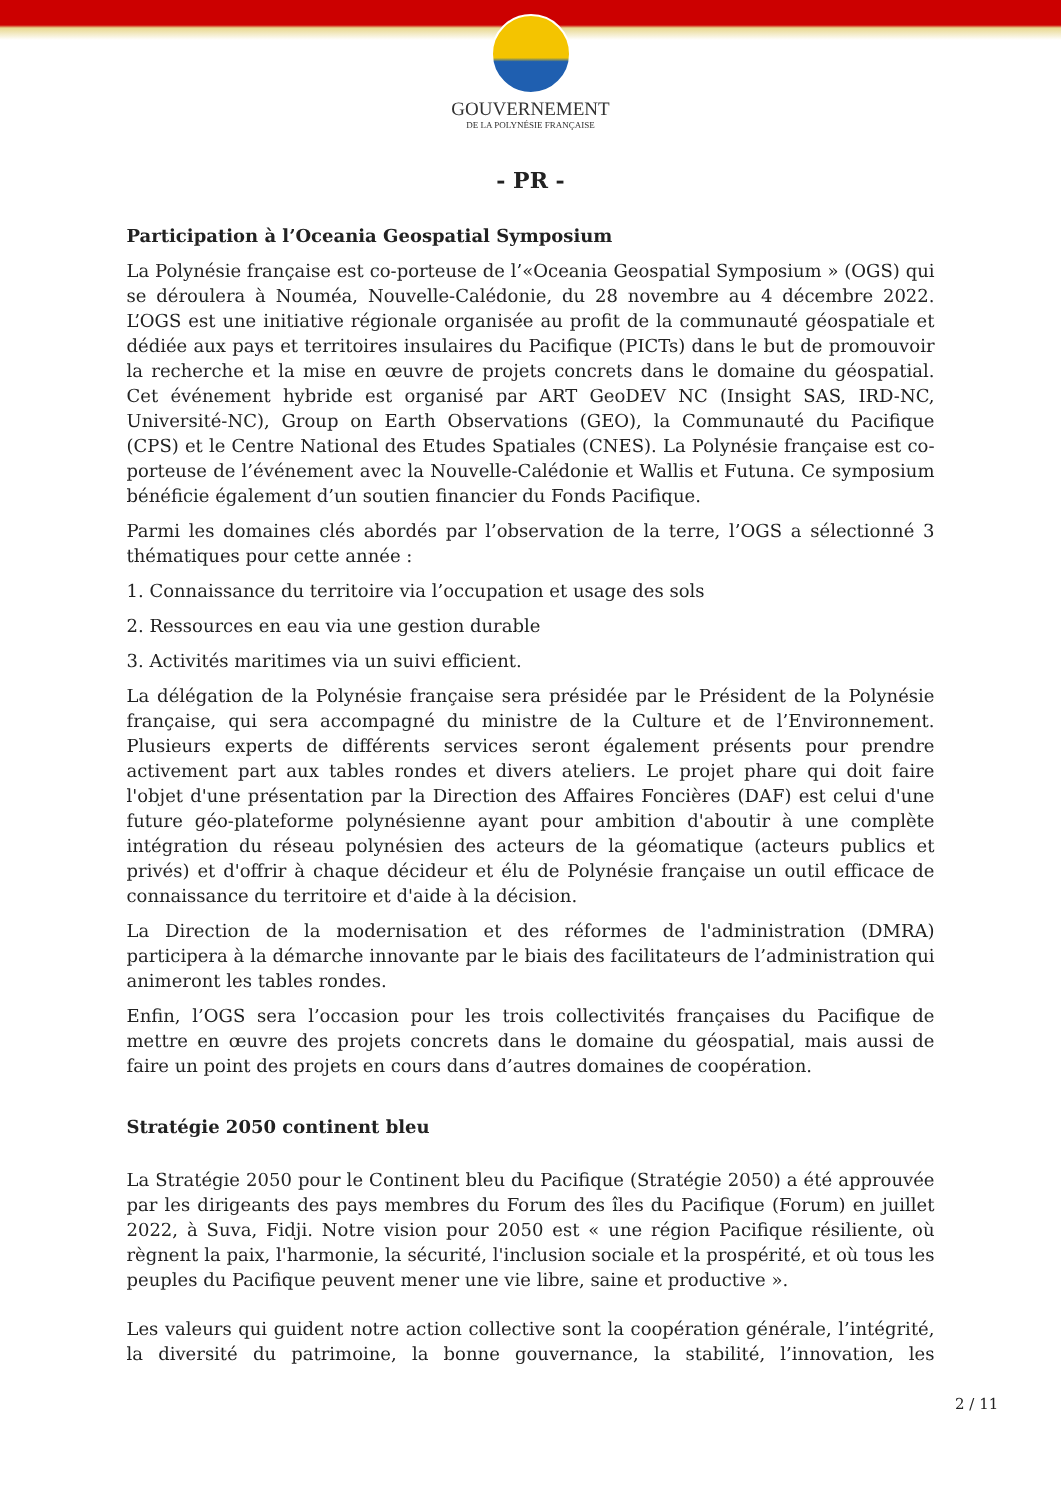GOUVERNEMENT
DE LA POLYNÉSIE FRANÇAISE
- PR -
Participation à l’Oceania Geospatial Symposium
La Polynésie française est co-porteuse de l’«Oceania Geospatial Symposium » (OGS) qui se déroulera à Nouméa, Nouvelle-Calédonie, du 28 novembre au 4 décembre 2022. L’OGS est une initiative régionale organisée au profit de la communauté géospatiale et dédiée aux pays et territoires insulaires du Pacifique (PICTs) dans le but de promouvoir la recherche et la mise en œuvre de projets concrets dans le domaine du géospatial. Cet événement hybride est organisé par ART GeoDEV NC (Insight SAS, IRD-NC, Université-NC), Group on Earth Observations (GEO), la Communauté du Pacifique (CPS) et le Centre National des Etudes Spatiales (CNES). La Polynésie française est co-porteuse de l’événement avec la Nouvelle-Calédonie et Wallis et Futuna. Ce symposium bénéficie également d’un soutien financier du Fonds Pacifique.
Parmi les domaines clés abordés par l’observation de la terre, l’OGS a sélectionné 3 thématiques pour cette année :
1. Connaissance du territoire via l’occupation et usage des sols
2. Ressources en eau via une gestion durable
3. Activités maritimes via un suivi efficient.
La délégation de la Polynésie française sera présidée par le Président de la Polynésie française, qui sera accompagné du ministre de la Culture et de l’Environnement. Plusieurs experts de différents services seront également présents pour prendre activement part aux tables rondes et divers ateliers. Le projet phare qui doit faire l'objet d'une présentation par la Direction des Affaires Foncières (DAF) est celui d'une future géo-plateforme polynésienne ayant pour ambition d'aboutir à une complète intégration du réseau polynésien des acteurs de la géomatique (acteurs publics et privés) et d'offrir à chaque décideur et élu de Polynésie française un outil efficace de connaissance du territoire et d'aide à la décision.
La Direction de la modernisation et des réformes de l'administration (DMRA) participera à la démarche innovante par le biais des facilitateurs de l’administration qui animeront les tables rondes.
Enfin, l’OGS sera l’occasion pour les trois collectivités françaises du Pacifique de mettre en œuvre des projets concrets dans le domaine du géospatial, mais aussi de faire un point des projets en cours dans d’autres domaines de coopération.
Stratégie 2050 continent bleu
La Stratégie 2050 pour le Continent bleu du Pacifique (Stratégie 2050) a été approuvée par les dirigeants des pays membres du Forum des îles du Pacifique (Forum) en juillet 2022, à Suva, Fidji. Notre vision pour 2050 est « une région Pacifique résiliente, où règnent la paix, l'harmonie, la sécurité, l'inclusion sociale et la prospérité, et où tous les peuples du Pacifique peuvent mener une vie libre, saine et productive ».
Les valeurs qui guident notre action collective sont la coopération générale, l’intégrité, la diversité du patrimoine, la bonne gouvernance, la stabilité, l’innovation, les
2 / 11